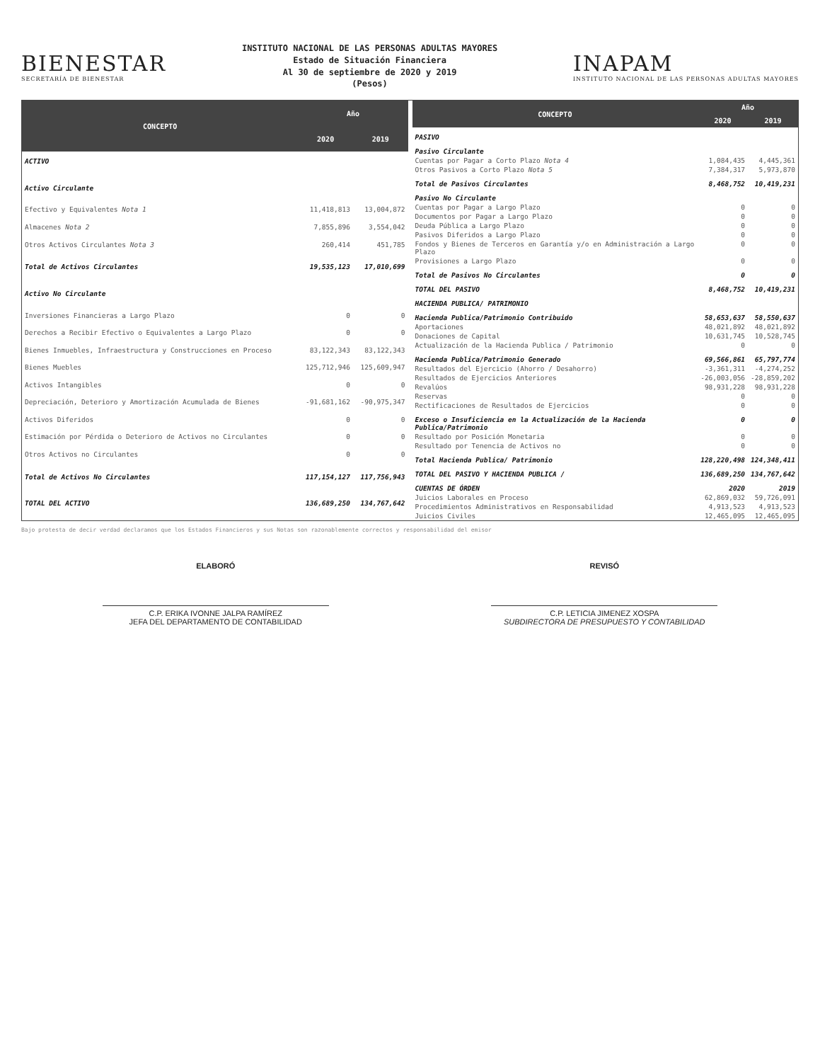BIENESTAR
SECRETARÍA DE BIENESTAR
INSTITUTO NACIONAL DE LAS PERSONAS ADULTAS MAYORES
Estado de Situación Financiera
Al 30 de septiembre de 2020 y 2019
(Pesos)
INAPAM
INSTITUTO NACIONAL DE LAS PERSONAS ADULTAS MAYORES
| CONCEPTO | Año | |
| --- | --- | --- |
| | 2020 | 2019 |
| ACTIVO | | |
| Activo Circulante | | |
| Efectivo y Equivalentes Nota 1 | 11,418,813 | 13,004,872 |
| Almacenes Nota 2 | 7,855,896 | 3,554,042 |
| Otros Activos Circulantes Nota 3 | 260,414 | 451,785 |
| Total de Activos Circulantes | 19,535,123 | 17,010,699 |
| Activo No Circulante | | |
| Inversiones Financieras a Largo Plazo | 0 | 0 |
| Derechos a Recibir Efectivo o Equivalentes a Largo Plazo | 0 | 0 |
| Bienes Inmuebles, Infraestructura y Construcciones en Proceso | 83,122,343 | 83,122,343 |
| Bienes Muebles | 125,712,946 | 125,609,947 |
| Activos Intangibles | 0 | 0 |
| Depreciación, Deterioro y Amortización Acumulada de Bienes | -91,681,162 | -90,975,347 |
| Activos Diferidos | 0 | 0 |
| Estimación por Pérdida o Deterioro de Activos no Circulantes | 0 | 0 |
| Otros Activos no Circulantes | 0 | 0 |
| Total de Activos No Circulantes | 117,154,127 | 117,756,943 |
| TOTAL DEL ACTIVO | 136,689,250 | 134,767,642 |
| CONCEPTO | Año | |
| --- | --- | --- |
| | 2020 | 2019 |
| PASIVO | | |
| Pasivo Circulante | | |
| Cuentas por Pagar a Corto Plazo Nota 4 | 1,084,435 | 4,445,361 |
| Otros Pasivos a Corto Plazo Nota 5 | 7,384,317 | 5,973,870 |
| Total de Pasivos Circulantes | 8,468,752 | 10,419,231 |
| Pasivo No Circulante | | |
| Cuentas por Pagar a Largo Plazo | 0 | 0 |
| Documentos por Pagar a Largo Plazo | 0 | 0 |
| Deuda Pública a Largo Plazo | 0 | 0 |
| Pasivos Diferidos a Largo Plazo | 0 | 0 |
| Fondos y Bienes de Terceros en Garantía y/o en Administración a Largo Plazo | 0 | 0 |
| Provisiones a Largo Plazo | 0 | 0 |
| Total de Pasivos No Circulantes | 0 | 0 |
| TOTAL DEL PASIVO | 8,468,752 | 10,419,231 |
| HACIENDA PUBLICA/ PATRIMONIO | | |
| Hacienda Publica/Patrimonio Contribuido | 58,653,637 | 58,550,637 |
| Aportaciones | 48,021,892 | 48,021,892 |
| Donaciones de Capital | 10,631,745 | 10,528,745 |
| Actualización de la Hacienda Publica / Patrimonio | 0 | 0 |
| Hacienda Publica/Patrimonio Generado | 69,566,861 | 65,797,774 |
| Resultados del Ejercicio (Ahorro / Desahorro) | -3,361,311 | -4,274,252 |
| Resultados de Ejercicios Anteriores | -26,003,056 | -28,859,202 |
| Revalúos | 98,931,228 | 98,931,228 |
| Reservas | 0 | 0 |
| Rectificaciones de Resultados de Ejercicios | 0 | 0 |
| Exceso o Insuficiencia en la Actualización de la Hacienda Publica/Patrimonio | 0 | 0 |
| Resultado por Posición Monetaria | 0 | 0 |
| Resultado por Tenencia de Activos no | 0 | 0 |
| Total Hacienda Publica/ Patrimonio | 128,220,498 | 124,348,411 |
| TOTAL DEL PASIVO Y HACIENDA PUBLICA / | 136,689,250 | 134,767,642 |
| CUENTAS DE ÓRDEN | 2020 | 2019 |
| Juicios Laborales en Proceso | 62,869,032 | 59,726,091 |
| Procedimientos Administrativos en Responsabilidad | 4,913,523 | 4,913,523 |
| Juicios Civiles | 12,465,095 | 12,465,095 |
Bajo protesta de decir verdad declaramos que los Estados Financieros y sus Notas son razonablemente correctos y responsabilidad del emisor
ELABORÓ
C.P. ERIKA IVONNE JALPA RAMÍREZ
JEFA DEL DEPARTAMENTO DE CONTABILIDAD
REVISÓ
C.P. LETICIA JIMENEZ XOSPA
SUBDIRECTORA DE PRESUPUESTO Y CONTABILIDAD